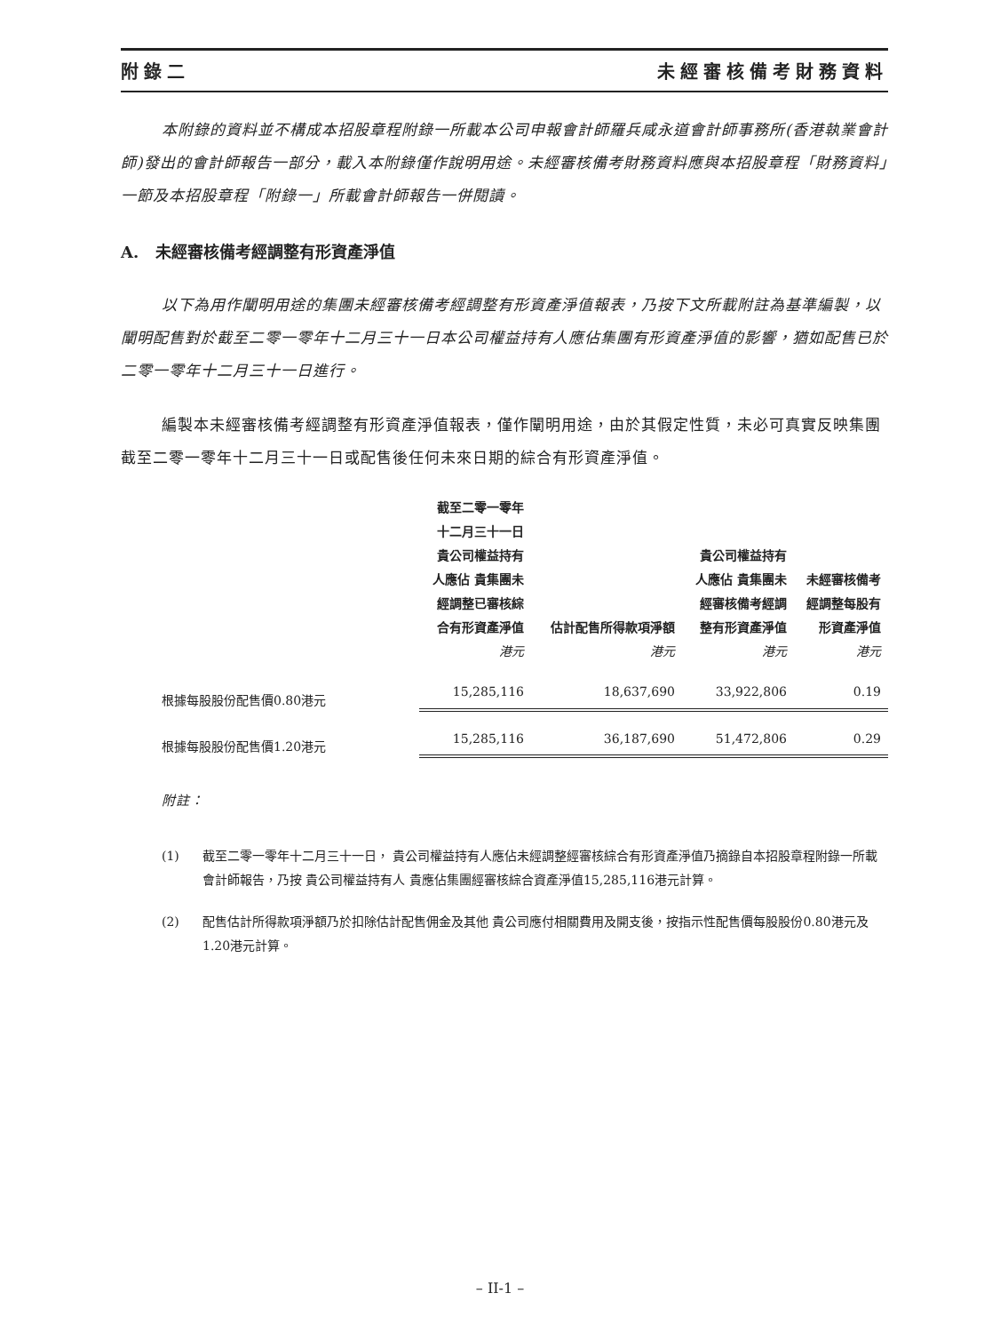附錄二 未經審核備考財務資料
本附錄的資料並不構成本招股章程附錄一所載本公司申報會計師羅兵咸永道會計師事務所(香港執業會計師)發出的會計師報告一部分，載入本附錄僅作說明用途。未經審核備考財務資料應與本招股章程「財務資料」一節及本招股章程「附錄一」所載會計師報告一併閱讀。
A. 未經審核備考經調整有形資產淨值
以下為用作闡明用途的集團未經審核備考經調整有形資產淨值報表，乃按下文所載附註為基準編製，以闡明配售對於截至二零一零年十二月三十一日本公司權益持有人應佔集團有形資產淨值的影響，猶如配售已於二零一零年十二月三十一日進行。
編製本未經審核備考經調整有形資產淨值報表，僅作闡明用途，由於其假定性質，未必可真實反映集團截至二零一零年十二月三十一日或配售後任何未來日期的綜合有形資產淨值。
| | 截至二零一零年十二月三十一日貴公司權益持有人應佔 貴集團未經調整已審核綜合有形資產淨值 | 估計配售所得款項淨額 | 貴公司權益持有人應佔 貴集團未經審核備考經調整有形資產淨值 | 未經審核備考經調整每股有形資產淨值 |
| --- | --- | --- | --- | --- |
| | 港元 | 港元 | 港元 | 港元 |
| 根據每股股份配售價0.80港元 | 15,285,116 | 18,637,690 | 33,922,806 | 0.19 |
| 根據每股股份配售價1.20港元 | 15,285,116 | 36,187,690 | 51,472,806 | 0.29 |
附註：
(1) 截至二零一零年十二月三十一日， 貴公司權益持有人應佔未經調整經審核綜合有形資產淨值乃摘錄自本招股章程附錄一所載會計師報告，乃按 貴公司權益持有人 貴應佔集團經審核綜合資產淨值15,285,116港元計算。
(2) 配售估計所得款項淨額乃於扣除估計配售佣金及其他 貴公司應付相關費用及開支後，按指示性配售價每股股份0.80港元及1.20港元計算。
– II-1 –